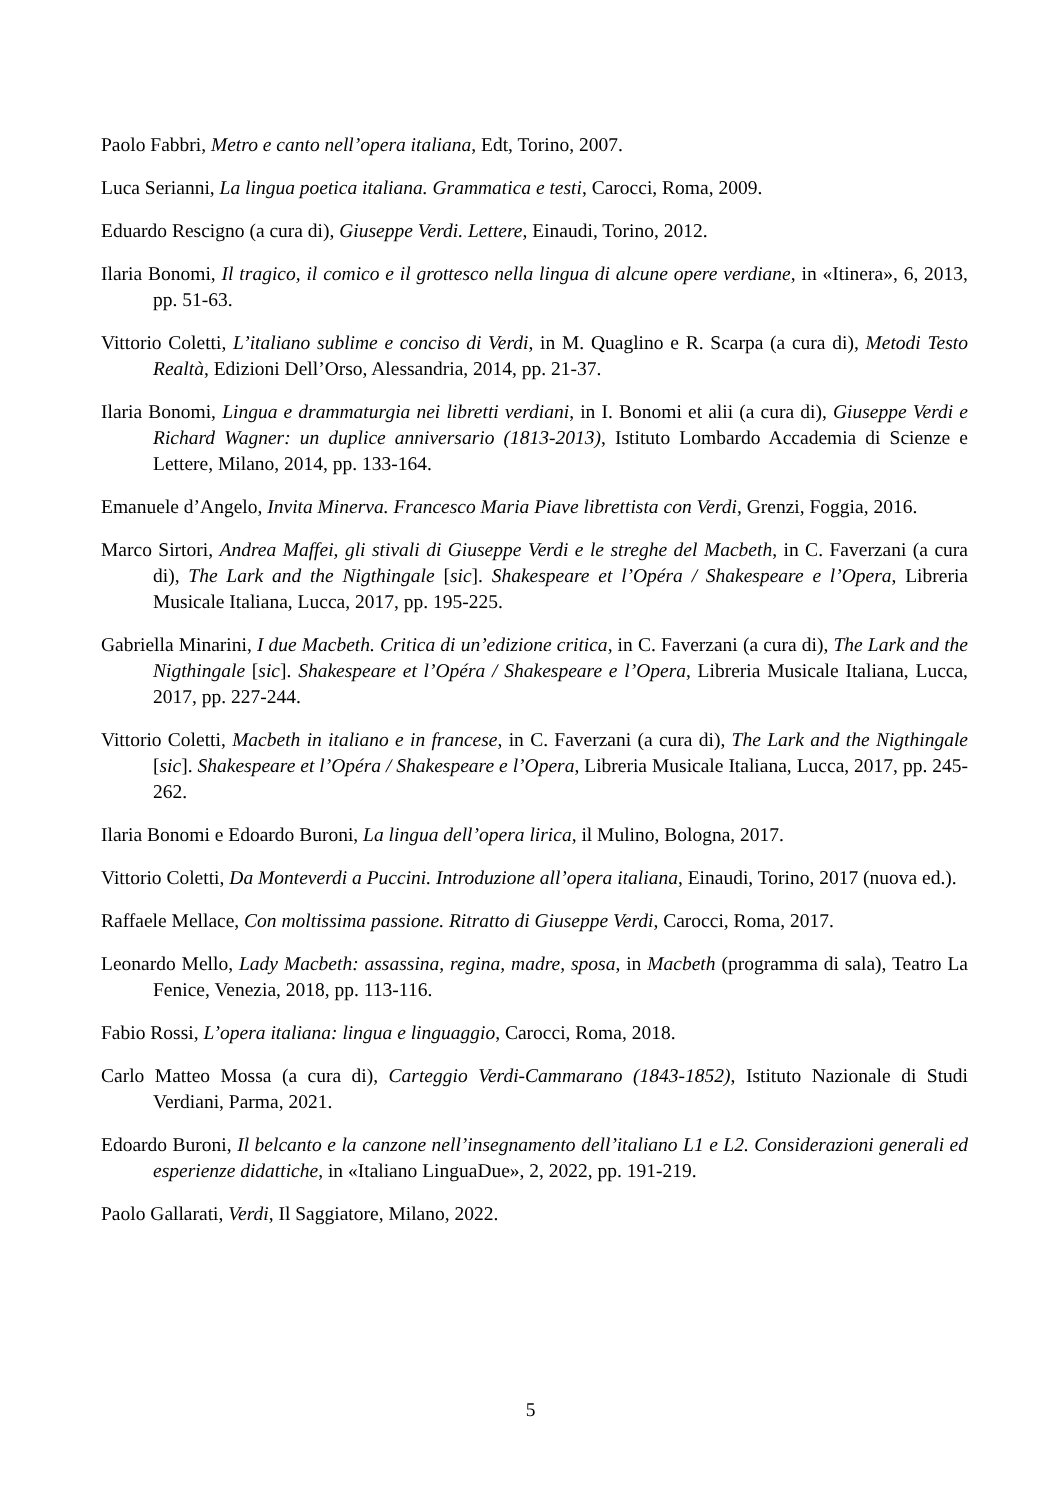Paolo Fabbri, Metro e canto nell’opera italiana, Edt, Torino, 2007.
Luca Serianni, La lingua poetica italiana. Grammatica e testi, Carocci, Roma, 2009.
Eduardo Rescigno (a cura di), Giuseppe Verdi. Lettere, Einaudi, Torino, 2012.
Ilaria Bonomi, Il tragico, il comico e il grottesco nella lingua di alcune opere verdiane, in «Itinera», 6, 2013, pp. 51-63.
Vittorio Coletti, L’italiano sublime e conciso di Verdi, in M. Quaglino e R. Scarpa (a cura di), Metodi Testo Realtà, Edizioni Dell’Orso, Alessandria, 2014, pp. 21-37.
Ilaria Bonomi, Lingua e drammaturgia nei libretti verdiani, in I. Bonomi et alii (a cura di), Giuseppe Verdi e Richard Wagner: un duplice anniversario (1813-2013), Istituto Lombardo Accademia di Scienze e Lettere, Milano, 2014, pp. 133-164.
Emanuele d’Angelo, Invita Minerva. Francesco Maria Piave librettista con Verdi, Grenzi, Foggia, 2016.
Marco Sirtori, Andrea Maffei, gli stivali di Giuseppe Verdi e le streghe del Macbeth, in C. Faverzani (a cura di), The Lark and the Nigthingale [sic]. Shakespeare et l’Opéra / Shakespeare e l’Opera, Libreria Musicale Italiana, Lucca, 2017, pp. 195-225.
Gabriella Minarini, I due Macbeth. Critica di un’edizione critica, in C. Faverzani (a cura di), The Lark and the Nigthingale [sic]. Shakespeare et l’Opéra / Shakespeare e l’Opera, Libreria Musicale Italiana, Lucca, 2017, pp. 227-244.
Vittorio Coletti, Macbeth in italiano e in francese, in C. Faverzani (a cura di), The Lark and the Nigthingale [sic]. Shakespeare et l’Opéra / Shakespeare e l’Opera, Libreria Musicale Italiana, Lucca, 2017, pp. 245-262.
Ilaria Bonomi e Edoardo Buroni, La lingua dell’opera lirica, il Mulino, Bologna, 2017.
Vittorio Coletti, Da Monteverdi a Puccini. Introduzione all’opera italiana, Einaudi, Torino, 2017 (nuova ed.).
Raffaele Mellace, Con moltissima passione. Ritratto di Giuseppe Verdi, Carocci, Roma, 2017.
Leonardo Mello, Lady Macbeth: assassina, regina, madre, sposa, in Macbeth (programma di sala), Teatro La Fenice, Venezia, 2018, pp. 113-116.
Fabio Rossi, L’opera italiana: lingua e linguaggio, Carocci, Roma, 2018.
Carlo Matteo Mossa (a cura di), Carteggio Verdi-Cammarano (1843-1852), Istituto Nazionale di Studi Verdiani, Parma, 2021.
Edoardo Buroni, Il belcanto e la canzone nell’insegnamento dell’italiano L1 e L2. Considerazioni generali ed esperienze didattiche, in «Italiano LinguaDue», 2, 2022, pp. 191-219.
Paolo Gallarati, Verdi, Il Saggiatore, Milano, 2022.
5